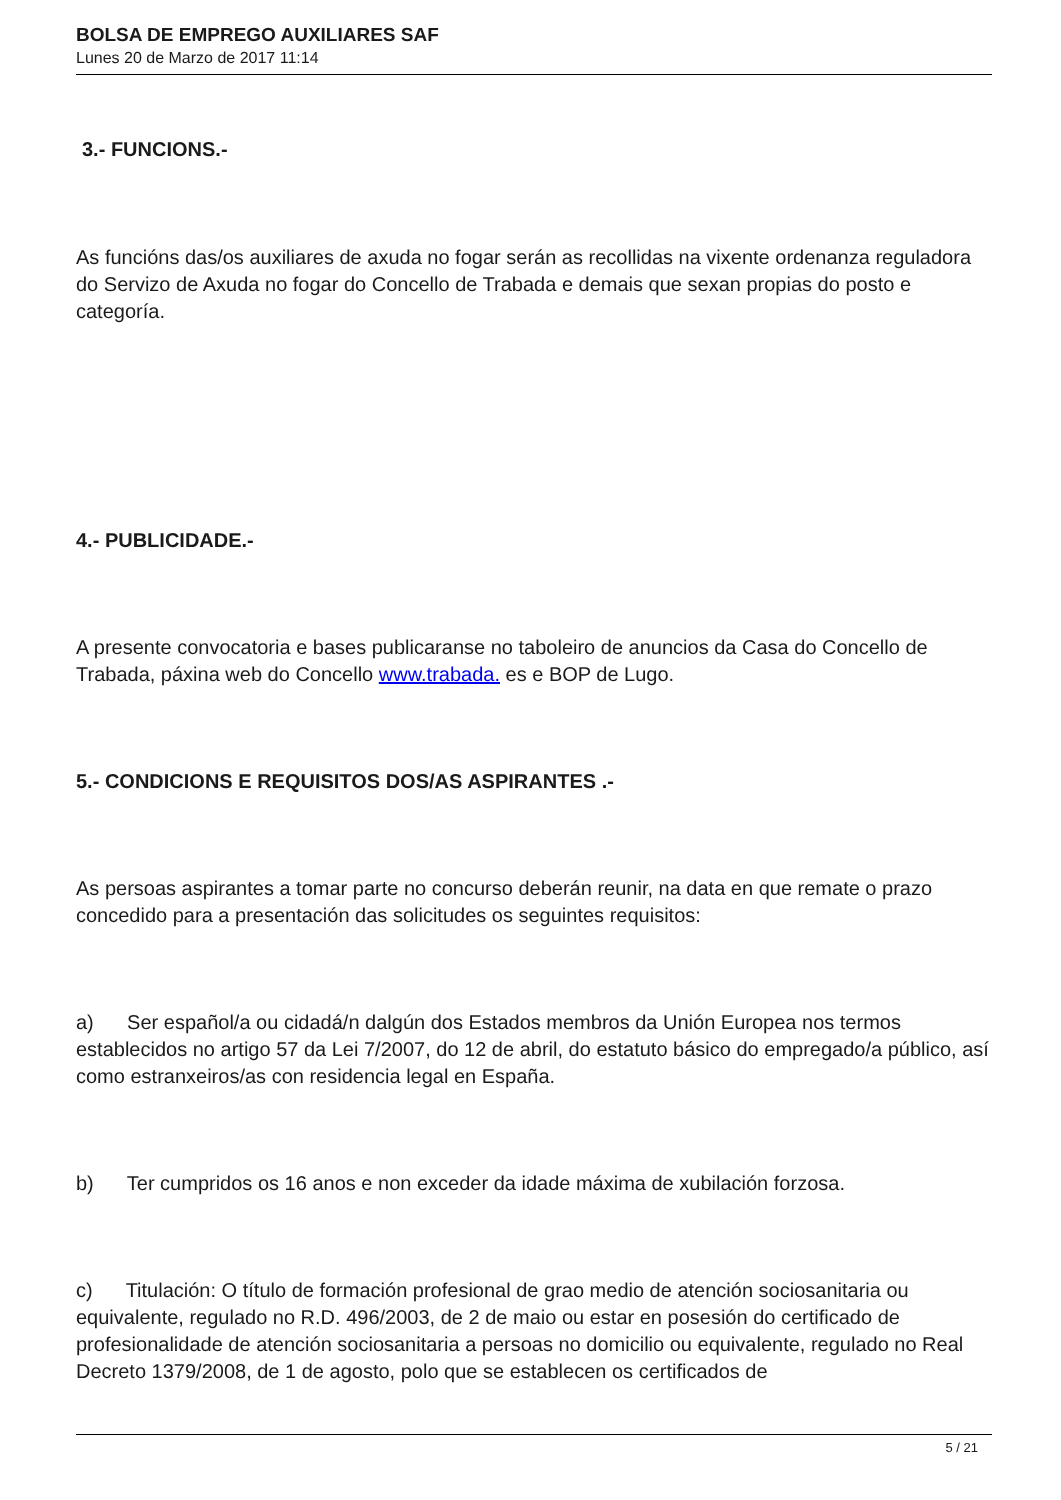BOLSA DE EMPREGO AUXILIARES SAF
Lunes 20 de Marzo de 2017 11:14
3.- FUNCIONS.-
As funcións das/os auxiliares de axuda no fogar serán as recollidas na vixente ordenanza reguladora do Servizo de Axuda no fogar do Concello de Trabada e demais que sexan propias do posto e categoría.
4.- PUBLICIDADE.-
A presente convocatoria e bases publicaranse no taboleiro de anuncios da Casa do Concello de Trabada, páxina web do Concello www.trabada. es e BOP de Lugo.
5.- CONDICIONS E REQUISITOS DOS/AS ASPIRANTES .-
As persoas aspirantes a tomar parte no concurso deberán reunir, na data en que remate o prazo concedido para a presentación das solicitudes os seguintes requisitos:
a) Ser español/a ou cidadá/n dalgún dos Estados membros da Unión Europea nos termos establecidos no artigo 57 da Lei 7/2007, do 12 de abril, do estatuto básico do empregado/a público, así como estranxeiros/as con residencia legal en España.
b) Ter cumpridos os 16 anos e non exceder da idade máxima de xubilación forzosa.
c) Titulación: O título de formación profesional de grao medio de atención sociosanitaria ou equivalente, regulado no R.D. 496/2003, de 2 de maio ou estar en posesión do certificado de profesionalidade de atención sociosanitaria a persoas no domicilio ou equivalente, regulado no Real Decreto 1379/2008, de 1 de agosto, polo que se establecen os certificados de
5 / 21